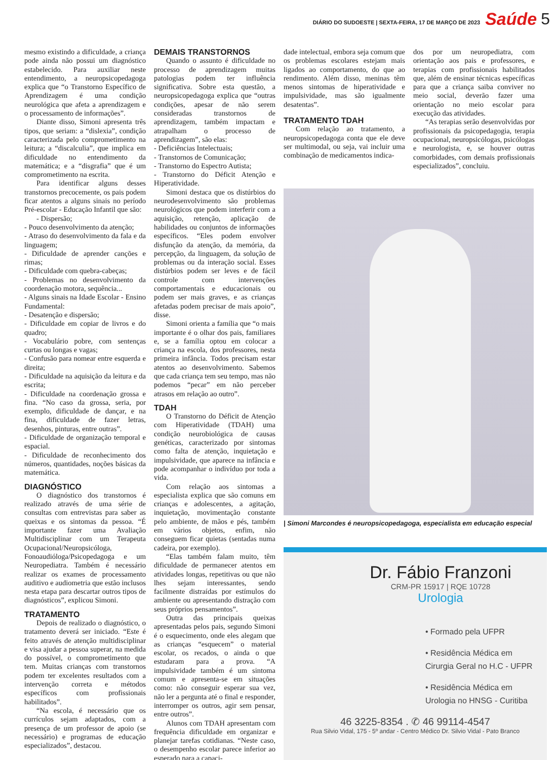DIÁRIO DO SUDOESTE | SEXTA-FEIRA, 17 DE MARÇO DE 2023 Saúde 5
mesmo existindo a dificuldade, a criança pode ainda não possui um diagnóstico estabelecido. Para auxiliar neste entendimento, a neuropsicopedagoga explica que “o Transtorno Específico de Aprendizagem é uma condição neurológica que afeta a aprendizagem e o processamento de informações”.
Diante disso, Simoni apresenta três tipos, que seriam: a “dislexia”, condição caracterizada pelo comprometimento na leitura; a “discalculia”, que implica em dificuldade no entendimento da matemática; e a “disgrafia” que é um comprometimento na escrita.
Para identificar alguns desses transtornos precocemente, os pais podem ficar atentos a alguns sinais no período Pré-escolar - Educação Infantil que são:
- Dispersão;
- Pouco desenvolvimento da atenção;
- Atraso do desenvolvimento da fala e da linguagem;
- Dificuldade de aprender canções e rimas;
- Dificuldade com quebra-cabeças;
- Problemas no desenvolvimento da coordenação motora, sequência...
- Alguns sinais na Idade Escolar - Ensino Fundamental:
- Desatenção e dispersão;
- Dificuldade em copiar de livros e do quadro;
- Vocabulário pobre, com sentenças curtas ou longas e vagas;
- Confusão para nomear entre esquerda e direita;
- Dificuldade na aquisição da leitura e da escrita;
- Dificuldade na coordenação grossa e fina. “No caso da grossa, seria, por exemplo, dificuldade de dançar, e na fina, dificuldade de fazer letras, desenhos, pinturas, entre outras”.
- Dificuldade de organização temporal e espacial.
- Dificuldade de reconhecimento dos números, quantidades, noções básicas da matemática.
DIAGNÓSTICO
O diagnóstico dos transtornos é realizado através de uma série de consultas com entrevistas para saber as queixas e os sintomas da pessoa. “É importante fazer uma Avaliação Multidisciplinar com um Terapeuta Ocupacional/Neuropsicóloga, Fonoaudióloga/Psicopedagoga e um Neuropediatra. Também é necessário realizar os exames de processamento auditivo e audiometria que estão inclusos nesta etapa para descartar outros tipos de diagnósticos”, explicou Simoni.
TRATAMENTO
Depois de realizado o diagnóstico, o tratamento deverá ser iniciado. “Este é feito através de atenção multidisciplinar e visa ajudar a pessoa superar, na medida do possível, o comprometimento que tem. Muitas crianças com transtornos podem ter excelentes resultados com a intervenção correta e métodos específicos com profissionais habilitados”.
“Na escola, é necessário que os currículos sejam adaptados, com a presença de um professor de apoio (se necessário) e programas de educação especializados”, destacou.
DEMAIS TRANSTORNOS
Quando o assunto é dificuldade no processo de aprendizagem muitas patologias podem ter influência significativa. Sobre esta questão, a neuropsicopedagoga explica que “outras condições, apesar de não serem consideradas transtornos de aprendizagem, também impactam e atrapalham o processo de aprendizagem”, são elas:
- Deficiências Intelectuais;
- Transtornos de Comunicação;
- Transtorno do Espectro Autista;
- Transtorno do Déficit Atenção e Hiperatividade.
Simoni destaca que os distúrbios do neurodesenvolvimento são problemas neurológicos que podem interferir com a aquisição, retenção, aplicação de habilidades ou conjuntos de informações específicos. “Eles podem envolver disfunção da atenção, da memória, da percepção, da linguagem, da solução de problemas ou da interação social. Esses distúrbios podem ser leves e de fácil controle com intervenções comportamentais e educacionais ou podem ser mais graves, e as crianças afetadas podem precisar de mais apoio”, disse.
Simoni orienta a família que “o mais importante é o olhar dos pais, familiares e, se a família optou em colocar a criança na escola, dos professores, nesta primeira infância. Todos precisam estar atentos ao desenvolvimento. Sabemos que cada criança tem seu tempo, mas não podemos “pecar” em não perceber atrasos em relação ao outro”.
TDAH
O Transtorno do Déficit de Atenção com Hiperatividade (TDAH) uma condição neurobiológica de causas genéticas, caracterizado por sintomas como falta de atenção, inquietação e impulsividade, que aparece na infância e pode acompanhar o indivíduo por toda a vida.
Com relação aos sintomas a especialista explica que são comuns em crianças e adolescentes, a agitação, inquietação, movimentação constante pelo ambiente, de mãos e pés, também em vários objetos, enfim, não conseguem ficar quietas (sentadas numa cadeira, por exemplo).
“Elas também falam muito, têm dificuldade de permanecer atentos em atividades longas, repetitivas ou que não lhes sejam interessantes, sendo facilmente distraídas por estímulos do ambiente ou apresentando distração com seus próprios pensamentos”.
Outra das principais queixas apresentadas pelos pais, segundo Simoni é o esquecimento, onde eles alegam que as crianças “esquecem” o material escolar, os recados, o ainda o que estudaram para a prova. “A impulsividade também é um sintoma comum e apresenta-se em situações como: não conseguir esperar sua vez, não ler a pergunta até o final e responder, interromper os outros, agir sem pensar, entre outros”.
Alunos com TDAH apresentam com frequência dificuldade em organizar e planejar tarefas cotidianas. “Neste caso, o desempenho escolar parece inferior ao esperado para a capaci-
dade intelectual, embora seja comum que os problemas escolares estejam mais ligados ao comportamento, do que ao rendimento. Além disso, meninas têm menos sintomas de hiperatividade e impulsividade, mas são igualmente desatentas”.
TRATAMENTO TDAH
Com relação ao tratamento, a neuropsicopedagoga conta que ele deve ser multimodal, ou seja, vai incluir uma combinação de medicamentos indica-
dos por um neuropediatra, com orientação aos pais e professores, e terapias com profissionais habilitados que, além de ensinar técnicas específicas para que a criança saiba conviver no meio social, deverão fazer uma orientação no meio escolar para execução das atividades.
“As terapias serão desenvolvidas por profissionais da psicopedagogia, terapia ocupacional, neuropsicólogas, psicólogas e neurologista, e, se houver outras comorbidades, com demais profissionais especializados”, concluiu.
| Simoni Marcondes é neuropsicopedagoga, especialista em educação especial
Dr. Fábio Franzoni
CRM-PR 15917 | RQE 10728
Urologia
• Formado pela UFPR
• Residência Médica em
Cirurgia Geral no H.C - UFPR
• Residência Médica em
Urologia no HNSG - Curitiba
46 3225-8354 . ✆ 46 99114-4547
Rua Silvio Vidal, 175 - 5º andar - Centro Médico Dr. Silvio Vidal - Pato Branco